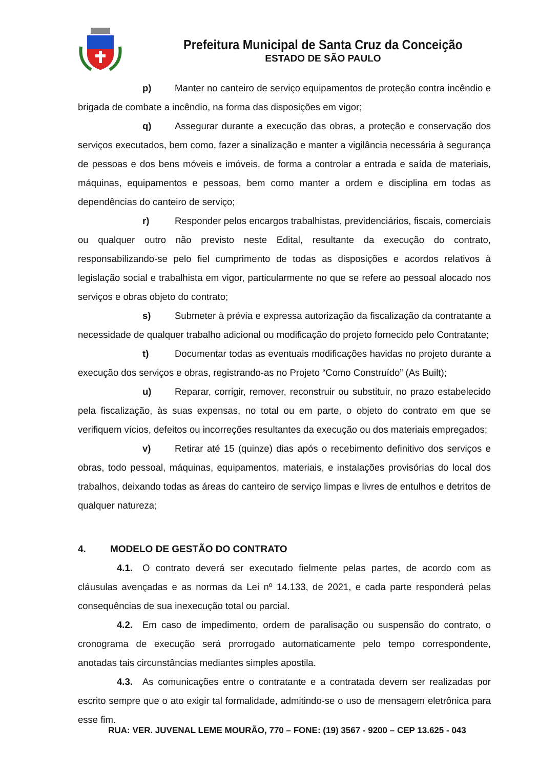Prefeitura Municipal de Santa Cruz da Conceição
ESTADO DE SÃO PAULO
p) Manter no canteiro de serviço equipamentos de proteção contra incêndio e brigada de combate a incêndio, na forma das disposições em vigor;
q) Assegurar durante a execução das obras, a proteção e conservação dos serviços executados, bem como, fazer a sinalização e manter a vigilância necessária à segurança de pessoas e dos bens móveis e imóveis, de forma a controlar a entrada e saída de materiais, máquinas, equipamentos e pessoas, bem como manter a ordem e disciplina em todas as dependências do canteiro de serviço;
r) Responder pelos encargos trabalhistas, previdenciários, fiscais, comerciais ou qualquer outro não previsto neste Edital, resultante da execução do contrato, responsabilizando-se pelo fiel cumprimento de todas as disposições e acordos relativos à legislação social e trabalhista em vigor, particularmente no que se refere ao pessoal alocado nos serviços e obras objeto do contrato;
s) Submeter à prévia e expressa autorização da fiscalização da contratante a necessidade de qualquer trabalho adicional ou modificação do projeto fornecido pelo Contratante;
t) Documentar todas as eventuais modificações havidas no projeto durante a execução dos serviços e obras, registrando-as no Projeto “Como Construído” (As Built);
u) Reparar, corrigir, remover, reconstruir ou substituir, no prazo estabelecido pela fiscalização, às suas expensas, no total ou em parte, o objeto do contrato em que se verifiquem vícios, defeitos ou incorreções resultantes da execução ou dos materiais empregados;
v) Retirar até 15 (quinze) dias após o recebimento definitivo dos serviços e obras, todo pessoal, máquinas, equipamentos, materiais, e instalações provisórias do local dos trabalhos, deixando todas as áreas do canteiro de serviço limpas e livres de entulhos e detritos de qualquer natureza;
4. MODELO DE GESTÃO DO CONTRATO
4.1. O contrato deverá ser executado fielmente pelas partes, de acordo com as cláusulas avençadas e as normas da Lei nº 14.133, de 2021, e cada parte responderá pelas consequências de sua inexecução total ou parcial.
4.2. Em caso de impedimento, ordem de paralisação ou suspensão do contrato, o cronograma de execução será prorrogado automaticamente pelo tempo correspondente, anotadas tais circunstâncias mediantes simples apostila.
4.3. As comunicações entre o contratante e a contratada devem ser realizadas por escrito sempre que o ato exigir tal formalidade, admitindo-se o uso de mensagem eletrônica para esse fim.
RUA: VER. JUVENAL LEME MOURÃO, 770 – FONE: (19) 3567 - 9200 – CEP 13.625 - 043